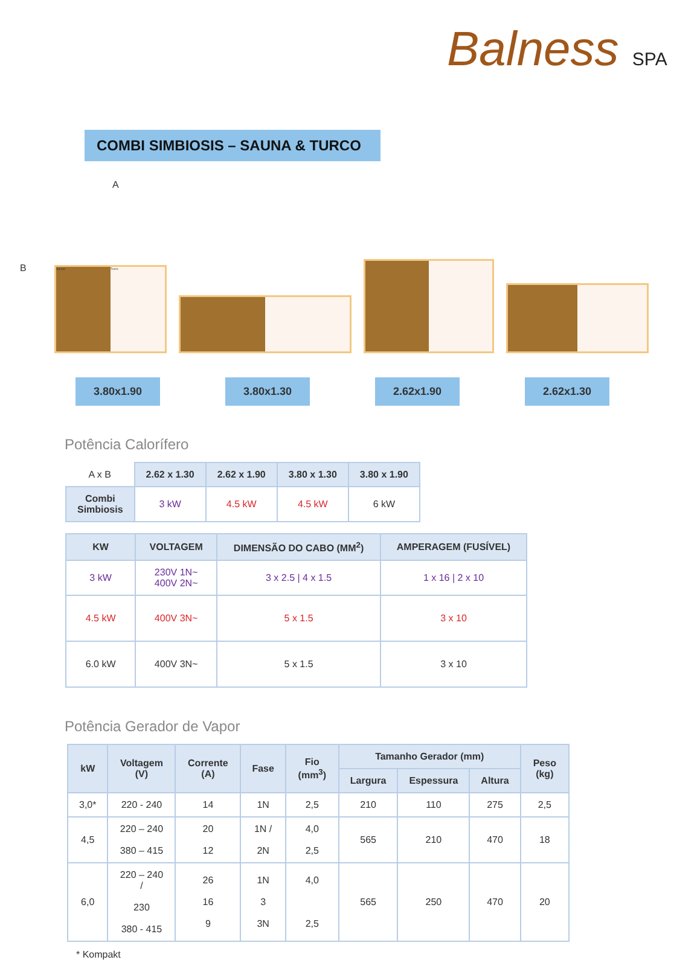Balness SPA
COMBI SIMBIOSIS – SAUNA & TURCO
A
B
Sauna Turco
3.80x1.90 3.80x1.30 2.62x1.90 2.62x1.30
Potência Calorífero
| A x B | 2.62 x 1.30 | 2.62 x 1.90 | 3.80 x 1.30 | 3.80 x 1.90 |
| Combi Simbiosis | 3 kW | 4.5 kW | 4.5 kW | 6 kW |
| KW | VOLTAGEM | DIMENSÃO DO CABO (MM<sup>2</sup>) | AMPERAGEM (FUSÍVEL) |
| --- | --- | --- | --- |
| 3 kW | 230V 1N~ 400V 2N~ | 3 x 2.5 / 4 x 1.5 | 1 x 16 / 2 x 10 |
| 4.5 kW | 400V 3N~ | 5 x 1.5 | 3 x 10 |
| 6.0 kW | 400V 3N~ | 5 x 1.5 | 3 x 10 |
Potência Gerador de Vapor
| kW | Voltagem (V) | Corrente (A) | Fase | Fio (mm<sup>3</sup>) | Tamanho Gerador (mm) | | | Peso (kg) |
| --- | --- | --- | --- | --- | --- | --- | --- | --- |
| | | | | | Largura | Espessura | Altura | |
| 3,0* | 220 - 240 | 14 | 1N | 2,5 | 210 | 110 | 275 | 2,5 |
| 4,5 | 220 – 240 380 – 415 | 20 12 | 1N / 2N | 4,0 2,5 | 565 | 210 | 470 | 18 |
| 6,0 | 220 – 240 / 230 380 - 415 | 26 16 9 | 1N 3 3N | 4,0 2,5 | 565 | 250 | 470 | 20 |
* Kompakt